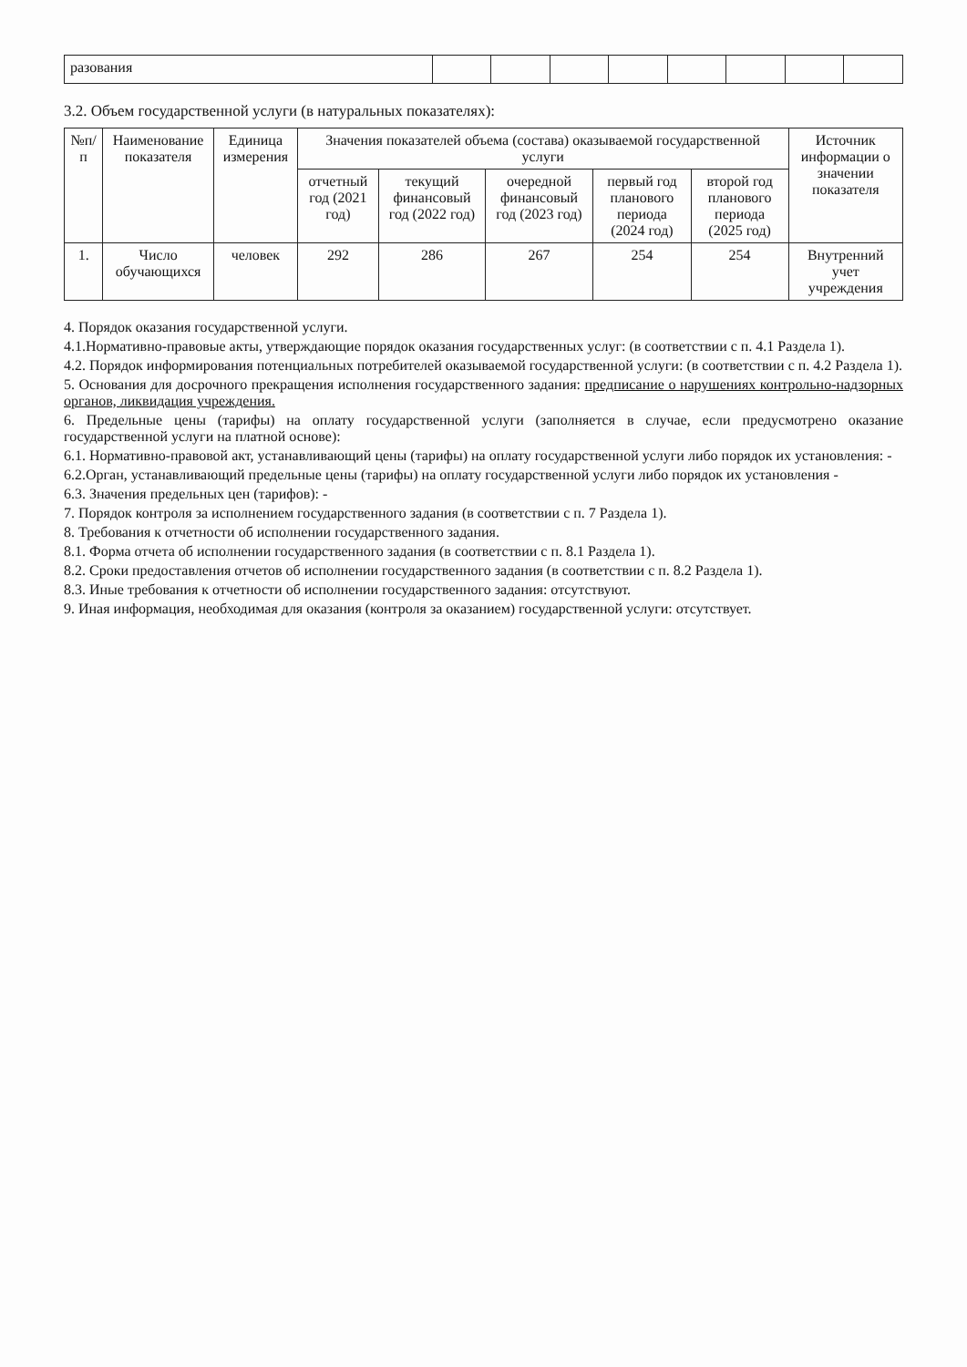| разования | | | | | | | | |
3.2. Объем государственной услуги (в натуральных показателях):
| №п/п | Наименование показателя | Единица измерения | Значения показателей объема (состава) оказываемой государственной услуги | | | | | Источник информации о значении показателя |
| --- | --- | --- | --- | --- | --- | --- | --- | --- |
| | | | отчетный год (2021 год) | текущий финансовый год (2022 год) | очередной финансовый год (2023 год) | первый год планового периода (2024 год) | второй год планового периода (2025 год) | |
| 1. | Число обучающихся | человек | 292 | 286 | 267 | 254 | 254 | Внутренний учет учреждения |
4. Порядок оказания государственной услуги.
4.1.Нормативно-правовые акты, утверждающие порядок оказания государственных услуг: (в соответствии с п. 4.1 Раздела 1).
4.2. Порядок информирования потенциальных потребителей оказываемой государственной услуги: (в соответствии с п. 4.2 Раздела 1).
5. Основания для досрочного прекращения исполнения государственного задания: предписание о нарушениях контрольно-надзорных органов, ликвидация учреждения.
6. Предельные цены (тарифы) на оплату государственной услуги (заполняется в случае, если предусмотрено оказание государственной услуги на платной основе):
6.1. Нормативно-правовой акт, устанавливающий цены (тарифы) на оплату государственной услуги либо порядок их установления: -
6.2.Орган, устанавливающий предельные цены (тарифы) на оплату государственной услуги либо порядок их установления -
6.3. Значения предельных цен (тарифов): -
7. Порядок контроля за исполнением государственного задания (в соответствии с п. 7 Раздела 1).
8. Требования к отчетности об исполнении государственного задания.
8.1. Форма отчета об исполнении государственного задания (в соответствии с п. 8.1 Раздела 1).
8.2. Сроки предоставления отчетов об исполнении государственного задания (в соответствии с п. 8.2 Раздела 1).
8.3. Иные требования к отчетности об исполнении государственного задания: отсутствуют.
9. Иная информация, необходимая для оказания (контроля за оказанием) государственной услуги: отсутствует.